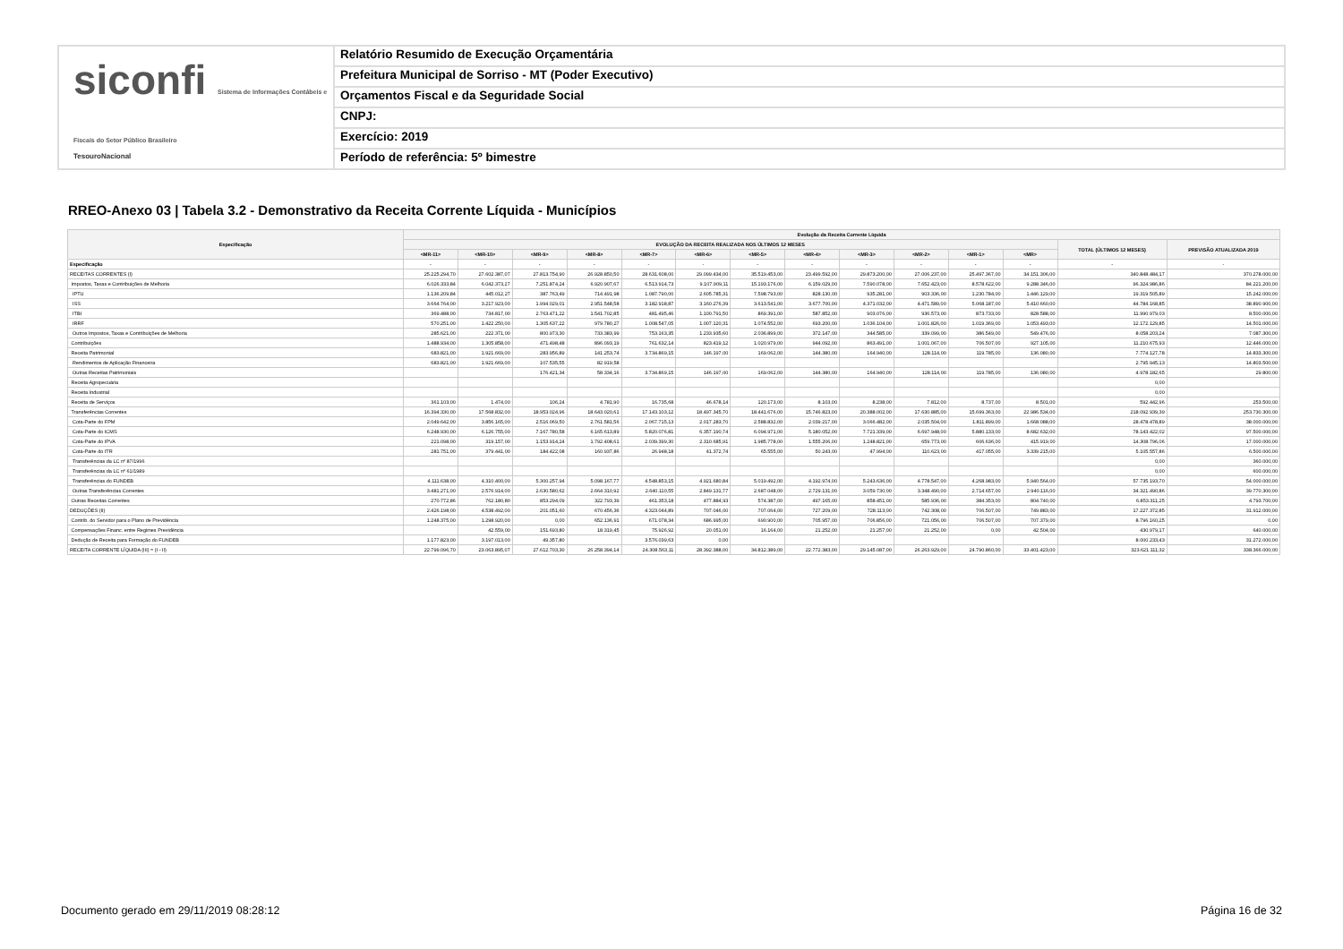siconfi Sistema de Informações Contábeis e Fiscais do Setor Público Brasileiro
TesouroNacional
Relatório Resumido de Execução Orçamentária
Prefeitura Municipal de Sorriso - MT (Poder Executivo)
Orçamentos Fiscal e da Seguridade Social
CNPJ:
Exercício: 2019
Período de referência: 5º bimestre
RREO-Anexo 03 | Tabela 3.2 - Demonstrativo da Receita Corrente Líquida - Municípios
| Especificação | Evolução da Receita Corrente Líquida | | | | | | | | | | | | | |
| --- | --- | --- | --- | --- | --- | --- | --- | --- | --- | --- | --- | --- | --- | --- |
| | EVOLUÇÃO DA RECEITA REALIZADA NOS ÚLTIMOS 12 MESES | | | | | | | | | | | | TOTAL (ÚLTIMOS 12 MESES) | PREVISÃO ATUALIZADA 2019 |
| | <MR-11> | <MR-10> | <MR-9> | <MR-8> | <MR-7> | <MR-6> | <MR-5> | <MR-4> | <MR-3> | <MR-2> | <MR-1> | <MR> | | |
| Especificação | - | - | - | - | - | - | - | - | - | - | - | - | - | - |
| RECEITAS CORRENTES (I) | 25.225.294,70 | 27.602.387,07 | 27.813.754,90 | 26.928.850,50 | 28.631.608,00 | 29.099.434,00 | 35.519.453,00 | 23.499.592,00 | 29.873.200,00 | 27.006.237,00 | 25.497.367,00 | 34.151.306,00 | 340.848.484,17 | 370.278.000,00 |
| Impostos, Taxas e Contribuições de Melhoria | 6.026.333,84 | 6.042.373,27 | 7.251.874,24 | 6.920.907,67 | 6.513.914,73 | 9.107.909,11 | 15.193.176,00 | 6.159.029,00 | 7.590.078,00 | 7.652.423,00 | 8.578.622,00 | 9.288.346,00 | 96.324.986,86 | 84.221.200,00 |
| IPTU | 1.136.209,84 | 445.012,27 | 387.763,49 | 714.491,98 | 1.087.790,00 | 2.605.785,31 | 7.598.793,00 | 828.130,00 | 935.281,00 | 903.336,00 | 1.230.784,00 | 1.446.129,00 | 19.319.505,89 | 15.242.000,00 |
| ISS | 3.664.764,00 | 3.217.923,00 | 1.994.029,01 | 2.951.548,58 | 3.182.918,87 | 3.160.276,39 | 3.613.541,00 | 3.677.700,00 | 4.371.032,00 | 4.471.589,00 | 5.068.187,00 | 5.410.660,00 | 44.784.168,85 | 38.890.900,00 |
| ITBI | 369.488,00 | 734.817,00 | 2.763.471,22 | 1.541.702,85 | 481.495,46 | 1.100.791,50 | 869.391,00 | 587.852,00 | 903.076,00 | 936.573,00 | 873.733,00 | 828.588,00 | 11.990.979,03 | 8.500.000,00 |
| IRRF | 570.251,00 | 1.422.250,00 | 1.305.637,22 | 979.780,27 | 1.008.547,05 | 1.007.120,31 | 1.074.552,00 | 693.200,00 | 1.036.104,00 | 1.001.826,00 | 1.019.369,00 | 1.053.493,00 | 12.172.129,85 | 14.501.000,00 |
| Outros Impostos, Taxas e Contribuições de Melhoria | 285.621,00 | 222.371,00 | 800.973,30 | 733.383,99 | 753.163,35 | 1.233.935,60 | 2.036.899,00 | 372.147,00 | 344.585,00 | 339.099,00 | 386.549,00 | 549.476,00 | 8.058.203,24 | 7.087.300,00 |
| Contribuições | 1.488.934,00 | 1.305.858,00 | 471.498,48 | 896.093,19 | 761.632,14 | 823.419,12 | 1.020.979,00 | 944.092,00 | 863.491,00 | 1.001.067,00 | 706.507,00 | 927.105,00 | 11.210.675,93 | 12.446.000,00 |
| Receita Patrimonial | 683.821,00 | 1.921.669,00 | 283.956,89 | 141.253,74 | 3.734.869,15 | 146.197,00 | 169.062,00 | 144.380,00 | 164.940,00 | 128.114,00 | 119.785,00 | 136.080,00 | 7.774.127,78 | 14.833.300,00 |
| Rendimentos de Aplicação Financeira | 683.821,00 | 1.921.669,00 | 107.535,55 | 82.919,58 | | | | | | | | | 2.795.945,13 | 14.803.500,00 |
| Outras Receitas Patrimoniais | | | 176.421,34 | 58.334,16 | 3.734.869,15 | 146.197,00 | 169.062,00 | 144.380,00 | 164.940,00 | 128.114,00 | 119.785,00 | 136.080,00 | 4.978.182,65 | 29.800,00 |
| Receita Agropecuária | | | | | | | | | | | | | 0,00 | |
| Receita Industrial | | | | | | | | | | | | | 0,00 | |
| Receita de Serviços | 361.103,00 | 1.474,00 | 106,24 | 4.781,90 | 16.735,68 | 46.678,14 | 120.173,00 | 8.103,00 | 8.238,00 | 7.812,00 | 8.737,00 | 8.501,00 | 592.442,96 | 253.500,00 |
| Transferências Correntes | 16.394.330,00 | 17.568.832,00 | 18.953.024,96 | 18.643.020,61 | 17.143.103,12 | 18.497.345,70 | 18.441.676,00 | 15.746.823,00 | 20.388.002,00 | 17.630.885,00 | 15.699.363,00 | 22.986.534,00 | 218.092.939,39 | 253.730.300,00 |
| Cota-Parte do FPM | 2.049.642,00 | 3.856.165,00 | 2.516.069,50 | 2.761.581,56 | 2.067.715,13 | 2.017.283,70 | 2.588.832,00 | 2.039.217,00 | 3.066.482,00 | 2.035.504,00 | 1.811.899,00 | 1.668.088,00 | 28.478.478,89 | 38.000.000,00 |
| Cota-Parte do ICMS | 6.248.930,00 | 6.126.755,00 | 7.167.780,58 | 6.165.613,89 | 5.820.076,81 | 6.357.190,74 | 6.094.971,00 | 5.180.052,00 | 7.721.339,00 | 6.697.948,00 | 5.880.133,00 | 8.682.632,00 | 78.143.422,02 | 97.500.000,00 |
| Cota-Parte do IPVA | 221.098,00 | 319.157,00 | 1.153.914,24 | 1.792.408,61 | 2.039.399,30 | 2.310.685,91 | 1.985.778,00 | 1.555.206,00 | 1.248.821,00 | 659.773,00 | 606.636,00 | 415.919,00 | 14.308.796,06 | 17.000.000,00 |
| Cota-Parte do ITR | 281.751,00 | 379.441,00 | 184.422,08 | 160.937,86 | 26.948,18 | 41.372,74 | 65.555,00 | 50.243,00 | 47.994,00 | 110.623,00 | 417.055,00 | 3.339.215,00 | 5.105.557,86 | 6.500.000,00 |
| Transferências da LC nº 87/1996 | | | | | | | | | | | | | 0,00 | 360.000,00 |
| Transferências da LC nº 61/1989 | | | | | | | | | | | | | 0,00 | 600.000,00 |
| Transferências do FUNDEB | 4.111.638,00 | 4.310.400,00 | 5.300.257,94 | 5.098.167,77 | 4.548.853,15 | 4.921.680,84 | 5.019.492,00 | 4.192.974,00 | 5.243.636,00 | 4.778.547,00 | 4.268.983,00 | 5.940.564,00 | 57.735.193,70 | 54.000.000,00 |
| Outras Transferências Correntes | 3.481.271,00 | 2.576.914,00 | 2.630.580,62 | 2.664.310,92 | 2.640.110,55 | 2.849.131,77 | 2.687.048,00 | 2.729.131,00 | 3.059.730,00 | 3.348.490,00 | 2.714.657,00 | 2.940.116,00 | 34.321.490,86 | 39.770.300,00 |
| Outras Receitas Correntes | 270.772,86 | 762.180,80 | 853.294,09 | 322.793,39 | 461.353,18 | 477.884,93 | 574.387,00 | 497.165,00 | 858.451,00 | 585.936,00 | 384.353,00 | 804.740,00 | 6.853.311,25 | 4.793.700,00 |
| DEDUÇÕES (II) | 2.426.198,00 | 4.538.492,00 | 201.051,60 | 670.456,36 | 4.323.044,89 | 707.046,00 | 707.064,00 | 727.209,00 | 728.113,00 | 742.308,00 | 706.507,00 | 749.883,00 | 17.227.372,85 | 31.912.000,00 |
| Contrib. do Servidor para o Plano de Previdência | 1.248.375,00 | 1.298.920,00 | 0,00 | 652.136,91 | 671.078,34 | 686.995,00 | 690.900,00 | 705.957,00 | 706.856,00 | 721.056,00 | 706.507,00 | 707.379,00 | 8.796.160,25 | 0,00 |
| Compensações Financ. entre Regimes Previdência | | 42.559,00 | 151.693,80 | 18.319,45 | 75.926,92 | 20.051,00 | 16.164,00 | 21.252,00 | 21.257,00 | 21.252,00 | 0,00 | 42.504,00 | 430.979,17 | 640.000,00 |
| Dedução de Receita para Formação do FUNDEB | 1.177.823,00 | 3.197.013,00 | 49.357,80 | | 3.576.039,63 | 0,00 | | | | | | | 8.000.233,43 | 31.272.000,00 |
| RECEITA CORRENTE LÍQUIDA (III) = (I - II) | 22.799.096,70 | 23.063.895,07 | 27.612.703,30 | 26.258.394,14 | 24.308.563,11 | 28.392.388,00 | 34.812.389,00 | 22.772.383,00 | 29.145.087,00 | 26.263.929,00 | 24.790.860,00 | 33.401.423,00 | 323.621.111,32 | 338.366.000,00 |
Documento gerado em 29/11/2019 08:28:12
Página 16 de 32